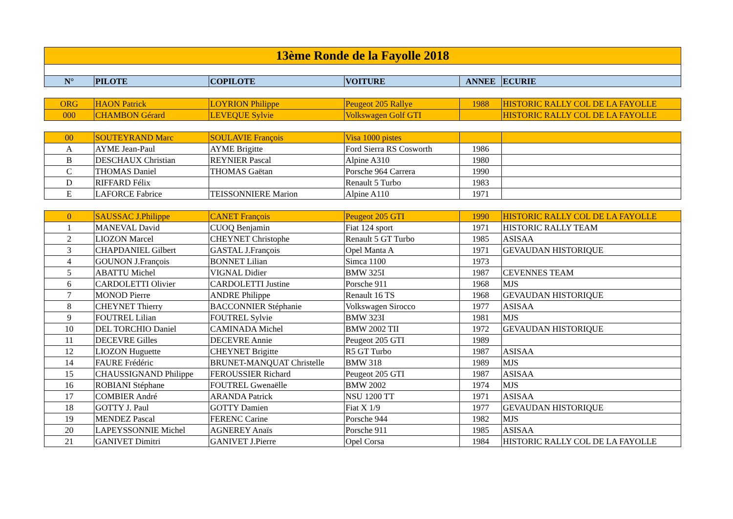| 13ème Ronde de la Fayolle 2018 | | | | | |
| N° | PILOTE | COPILOTE | VOITURE | ANNEE | ECURIE |
| ORG | HAON Patrick | LOYRION Philippe | Peugeot 205 Rallye | 1988 | HISTORIC RALLY COL DE LA FAYOLLE |
| 000 | CHAMBON Gérard | LEVEQUE Sylvie | Volkswagen Golf GTI | | HISTORIC RALLY COL DE LA FAYOLLE |
| 00 | SOUTEYRAND Marc | SOULAVIE François | Visa 1000 pistes | | |
| A | AYME Jean-Paul | AYME Brigitte | Ford Sierra RS Cosworth | 1986 | |
| B | DESCHAUX Christian | REYNIER Pascal | Alpine A310 | 1980 | |
| C | THOMAS Daniel | THOMAS Gaëtan | Porsche 964 Carrera | 1990 | |
| D | RIFFARD Félix | | Renault 5 Turbo | 1983 | |
| E | LAFORCE Fabrice | TEISSONNIERE Marion | Alpine A110 | 1971 | |
| 0 | SAUSSAC J.Philippe | CANET François | Peugeot 205 GTI | 1990 | HISTORIC RALLY COL DE LA FAYOLLE |
| 1 | MANEVAL David | CUOQ Benjamin | Fiat 124 sport | 1971 | HISTORIC RALLY TEAM |
| 2 | LIOZON Marcel | CHEYNET Christophe | Renault 5 GT Turbo | 1985 | ASISAA |
| 3 | CHAPDANIEL Gilbert | GASTAL J.François | Opel Manta A | 1971 | GEVAUDAN HISTORIQUE |
| 4 | GOUNON J.François | BONNET Lilian | Simca 1100 | 1973 | |
| 5 | ABATTU Michel | VIGNAL Didier | BMW 325I | 1987 | CEVENNES TEAM |
| 6 | CARDOLETTI Olivier | CARDOLETTI Justine | Porsche 911 | 1968 | MJS |
| 7 | MONOD Pierre | ANDRE Philippe | Renault 16 TS | 1968 | GEVAUDAN HISTORIQUE |
| 8 | CHEYNET Thierry | BACCONNIER Stéphanie | Volkswagen Sirocco | 1977 | ASISAA |
| 9 | FOUTREL Lilian | FOUTREL Sylvie | BMW 323I | 1981 | MJS |
| 10 | DEL TORCHIO Daniel | CAMINADA Michel | BMW 2002 TII | 1972 | GEVAUDAN HISTORIQUE |
| 11 | DECEVRE Gilles | DECEVRE Annie | Peugeot 205 GTI | 1989 | |
| 12 | LIOZON Huguette | CHEYNET Brigitte | R5 GT Turbo | 1987 | ASISAA |
| 14 | FAURE Frédéric | BRUNET-MANQUAT Christelle | BMW 318 | 1989 | MJS |
| 15 | CHAUSSIGNAND Philippe | FEROUSSIER Richard | Peugeot 205 GTI | 1987 | ASISAA |
| 16 | ROBIANI Stéphane | FOUTREL Gwenaëlle | BMW 2002 | 1974 | MJS |
| 17 | COMBIER André | ARANDA Patrick | NSU 1200 TT | 1971 | ASISAA |
| 18 | GOTTY J. Paul | GOTTY Damien | Fiat X 1/9 | 1977 | GEVAUDAN HISTORIQUE |
| 19 | MENDEZ Pascal | FERENC Carine | Porsche 944 | 1982 | MJS |
| 20 | LAPEYSSONNIE Michel | AGNEREY Anaïs | Porsche 911 | 1985 | ASISAA |
| 21 | GANIVET Dimitri | GANIVET J.Pierre | Opel Corsa | 1984 | HISTORIC RALLY COL DE LA FAYOLLE |